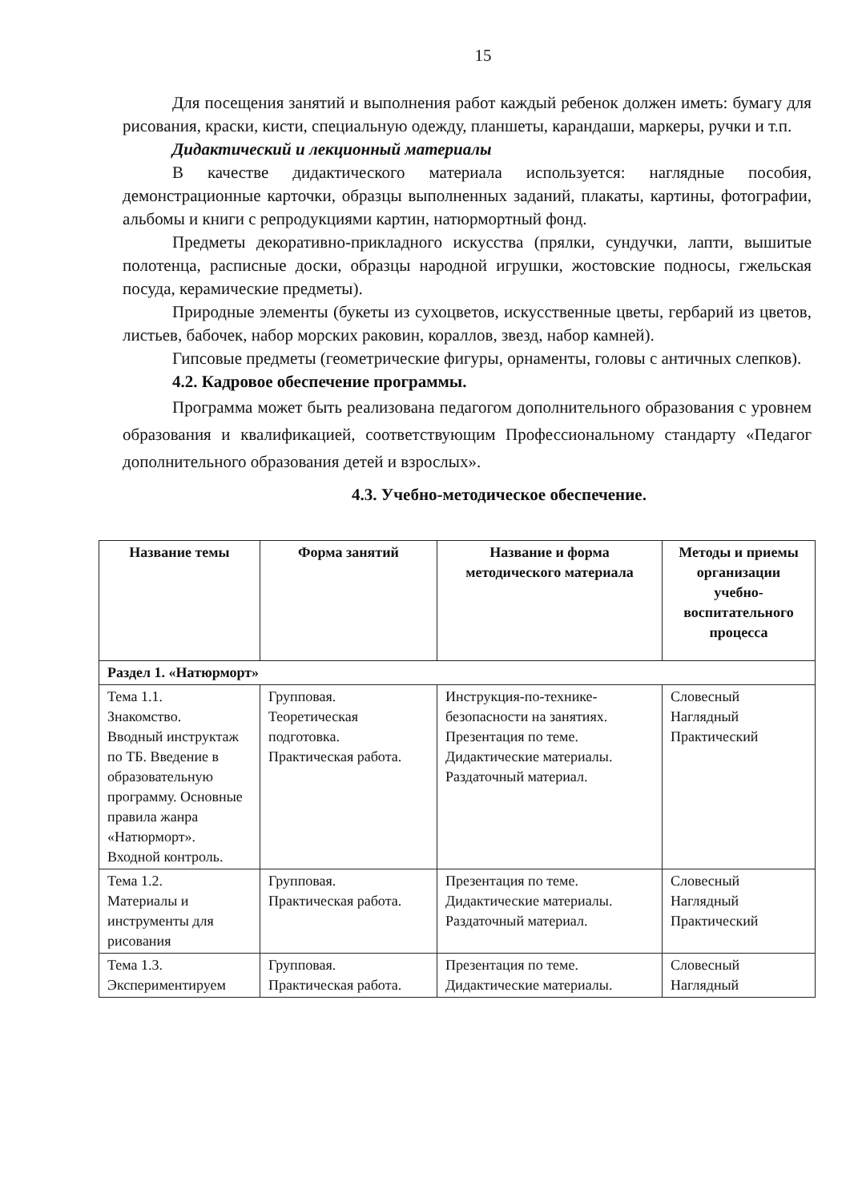15
Для посещения занятий и выполнения работ каждый ребенок должен иметь: бумагу для рисования, краски, кисти, специальную одежду, планшеты, карандаши, маркеры, ручки и т.п.
Дидактический и лекционный материалы
В качестве дидактического материала используется: наглядные пособия, демонстрационные карточки, образцы выполненных заданий, плакаты, картины, фотографии, альбомы и книги с репродукциями картин, натюрмортный фонд.
Предметы декоративно-прикладного искусства (прялки, сундучки, лапти, вышитые полотенца, расписные доски, образцы народной игрушки, жостовские подносы, гжельская посуда, керамические предметы).
Природные элементы (букеты из сухоцветов, искусственные цветы, гербарий из цветов, листьев, бабочек, набор морских раковин, кораллов, звезд, набор камней).
Гипсовые предметы (геометрические фигуры, орнаменты, головы с античных слепков).
4.2. Кадровое обеспечение программы.
Программа может быть реализована педагогом дополнительного образования с уровнем образования и квалификацией, соответствующим Профессиональному стандарту «Педагог дополнительного образования детей и взрослых».
4.3. Учебно-методическое обеспечение.
| Название темы | Форма занятий | Название и форма методического материала | Методы и приемы организации учебно-воспитательного процесса |
| --- | --- | --- | --- |
| Раздел 1. «Натюрморт» | | | |
| Тема 1.1. Знакомство. Вводный инструктаж по ТБ. Введение в образовательную программу. Основные правила жанра «Натюрморт». Входной контроль. | Групповая. Теоретическая подготовка. Практическая работа. | Инструкция-по-технике-безопасности на занятиях. Презентация по теме. Дидактические материалы. Раздаточный материал. | Словесный Наглядный Практический |
| Тема 1.2. Материалы и инструменты для рисования | Групповая. Практическая работа. | Презентация по теме. Дидактические материалы. Раздаточный материал. | Словесный Наглядный Практический |
| Тема 1.3. Экспериментируем | Групповая. Практическая работа. | Презентация по теме. Дидактические материалы. | Словесный Наглядный |